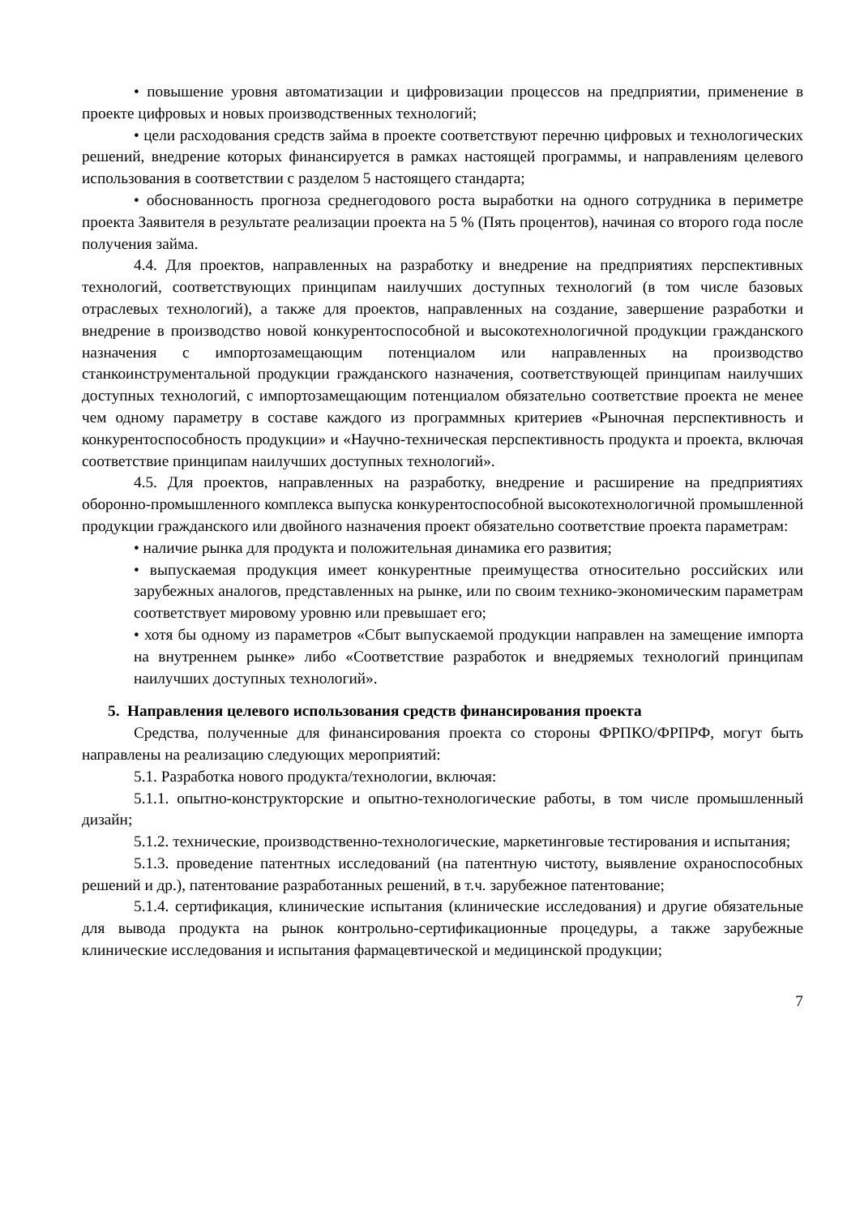• повышение уровня автоматизации и цифровизации процессов на предприятии, применение в проекте цифровых и новых производственных технологий;
• цели расходования средств займа в проекте соответствуют перечню цифровых и технологических решений, внедрение которых финансируется в рамках настоящей программы, и направлениям целевого использования в соответствии с разделом 5 настоящего стандарта;
• обоснованность прогноза среднегодового роста выработки на одного сотрудника в периметре проекта Заявителя в результате реализации проекта на 5 % (Пять процентов), начиная со второго года после получения займа.
4.4. Для проектов, направленных на разработку и внедрение на предприятиях перспективных технологий, соответствующих принципам наилучших доступных технологий (в том числе базовых отраслевых технологий), а также для проектов, направленных на создание, завершение разработки и внедрение в производство новой конкурентоспособной и высокотехнологичной продукции гражданского назначения с импортозамещающим потенциалом или направленных на производство станкоинструментальной продукции гражданского назначения, соответствующей принципам наилучших доступных технологий, с импортозамещающим потенциалом обязательно соответствие проекта не менее чем одному параметру в составе каждого из программных критериев «Рыночная перспективность и конкурентоспособность продукции» и «Научно-техническая перспективность продукта и проекта, включая соответствие принципам наилучших доступных технологий».
4.5. Для проектов, направленных на разработку, внедрение и расширение на предприятиях оборонно-промышленного комплекса выпуска конкурентоспособной высокотехнологичной промышленной продукции гражданского или двойного назначения проект обязательно соответствие проекта параметрам:
• наличие рынка для продукта и положительная динамика его развития;
• выпускаемая продукция имеет конкурентные преимущества относительно российских или зарубежных аналогов, представленных на рынке, или по своим технико-экономическим параметрам соответствует мировому уровню или превышает его;
• хотя бы одному из параметров «Сбыт выпускаемой продукции направлен на замещение импорта на внутреннем рынке» либо «Соответствие разработок и внедряемых технологий принципам наилучших доступных технологий».
5. Направления целевого использования средств финансирования проекта
Средства, полученные для финансирования проекта со стороны ФРПКО/ФРПРФ, могут быть направлены на реализацию следующих мероприятий:
5.1. Разработка нового продукта/технологии, включая:
5.1.1. опытно-конструкторские и опытно-технологические работы, в том числе промышленный дизайн;
5.1.2. технические, производственно-технологические, маркетинговые тестирования и испытания;
5.1.3. проведение патентных исследований (на патентную чистоту, выявление охраноспособных решений и др.), патентование разработанных решений, в т.ч. зарубежное патентование;
5.1.4. сертификация, клинические испытания (клинические исследования) и другие обязательные для вывода продукта на рынок контрольно-сертификационные процедуры, а также зарубежные клинические исследования и испытания фармацевтической и медицинской продукции;
7